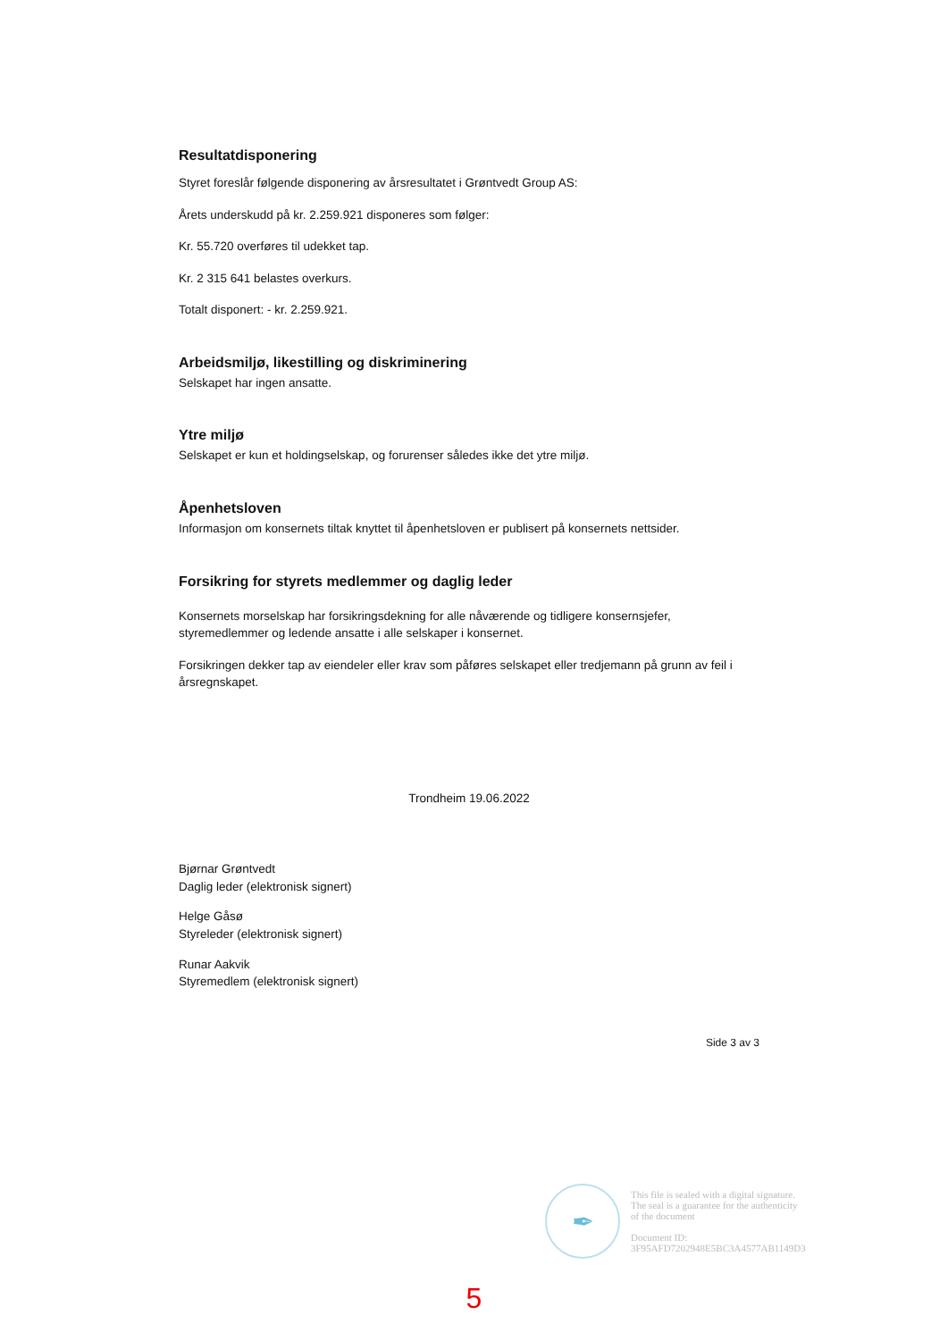Resultatdisponering
Styret foreslår følgende disponering av årsresultatet i Grøntvedt Group AS:
Årets underskudd på kr. 2.259.921 disponeres som følger:
Kr. 55.720 overføres til udekket tap.
Kr. 2 315 641 belastes overkurs.
Totalt disponert: - kr. 2.259.921.
Arbeidsmiljø, likestilling og diskriminering
Selskapet har ingen ansatte.
Ytre miljø
Selskapet er kun et holdingselskap, og forurenser således ikke det ytre miljø.
Åpenhetsloven
Informasjon om konsernets tiltak knyttet til åpenhetsloven er publisert på konsernets nettsider.
Forsikring for styrets medlemmer og daglig leder
Konsernets morselskap har forsikringsdekning for alle nåværende og tidligere konsernsjefer, styremedlemmer og ledende ansatte i alle selskaper i konsernet.
Forsikringen dekker tap av eiendeler eller krav som påføres selskapet eller tredjemann på grunn av feil i årsregnskapet.
Trondheim 19.06.2022
Bjørnar Grøntvedt
Daglig leder (elektronisk signert)
Helge Gåsø
Styreleder (elektronisk signert)
Runar Aakvik
Styremedlem (elektronisk signert)
Side 3 av 3
✒
This file is sealed with a digital signature.
The seal is a guarantee for the authenticity
of the document
Document ID:
3F95AFD7202948E5BC3A4577AB1149D3
5